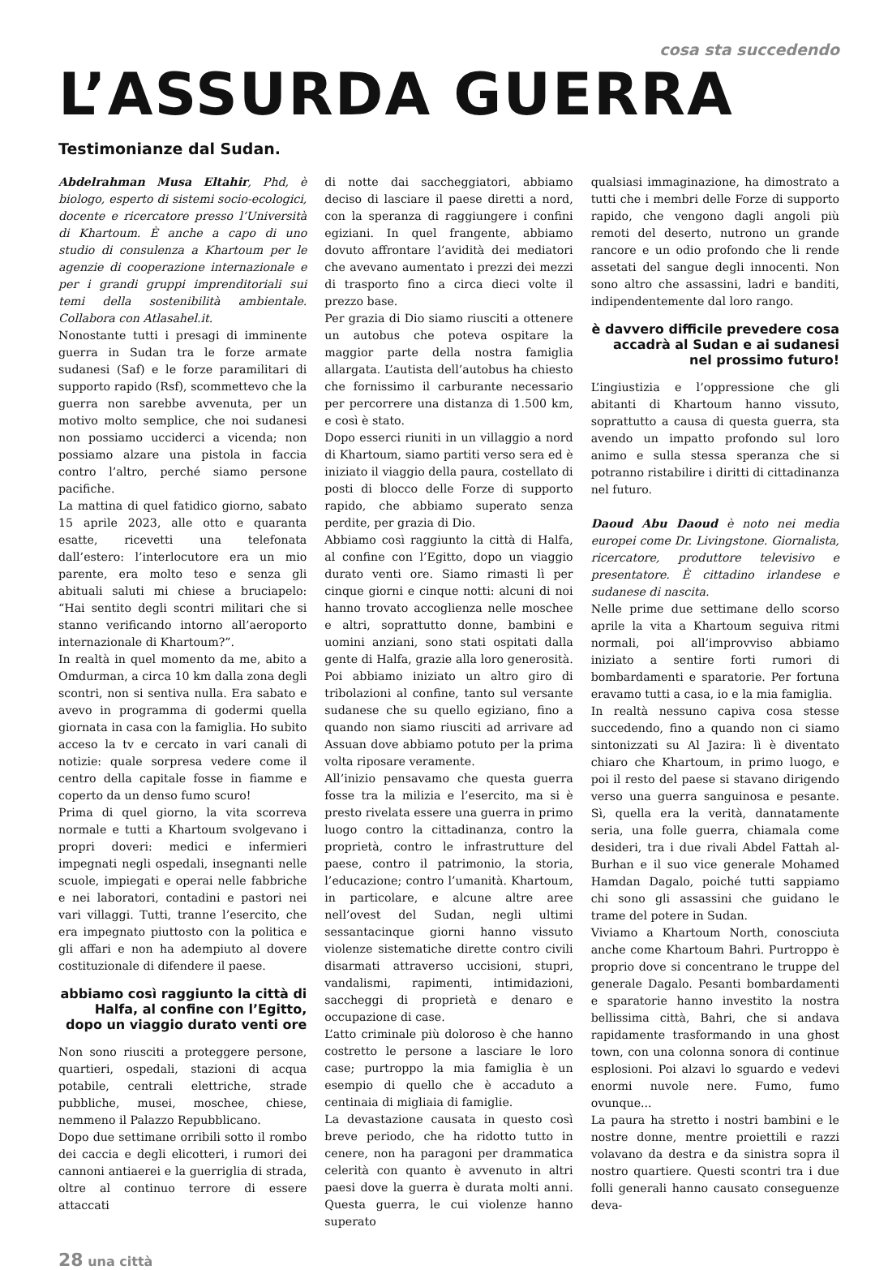cosa sta succedendo
L’ASSURDA GUERRA
Testimonianze dal Sudan.
Abdelrahman Musa Eltahir, Phd, è biologo, esperto di sistemi socio-ecologici, docente e ricercatore presso l’Università di Khartoum. È anche a capo di uno studio di consulenza a Khartoum per le agenzie di cooperazione internazionale e per i grandi gruppi imprenditoriali sui temi della sostenibilità ambientale. Collabora con Atlasahel.it.
Nonostante tutti i presagi di imminente guerra in Sudan tra le forze armate sudanesi (Saf) e le forze paramilitari di supporto rapido (Rsf), scommettevo che la guerra non sarebbe avvenuta, per un motivo molto semplice, che noi sudanesi non possiamo ucciderci a vicenda; non possiamo alzare una pistola in faccia contro l’altro, perché siamo persone pacifiche.
La mattina di quel fatidico giorno, sabato 15 aprile 2023, alle otto e quaranta esatte, ricevetti una telefonata dall’estero: l’interlocutore era un mio parente, era molto teso e senza gli abituali saluti mi chiese a bruciapelo: “Hai sentito degli scontri militari che si stanno verificando intorno all’aeroporto internazionale di Khartoum?”.
In realtà in quel momento da me, abito a Omdurman, a circa 10 km dalla zona degli scontri, non si sentiva nulla. Era sabato e avevo in programma di godermi quella giornata in casa con la famiglia. Ho subito acceso la tv e cercato in vari canali di notizie: quale sorpresa vedere come il centro della capitale fosse in fiamme e coperto da un denso fumo scuro!
Prima di quel giorno, la vita scorreva normale e tutti a Khartoum svolgevano i propri doveri: medici e infermieri impegnati negli ospedali, insegnanti nelle scuole, impiegati e operai nelle fabbriche e nei laboratori, contadini e pastori nei vari villaggi. Tutti, tranne l’esercito, che era impegnato piuttosto con la politica e gli affari e non ha adempiuto al dovere costituzionale di difendere il paese.
abbiamo così raggiunto la città di Halfa, al confine con l’Egitto, dopo un viaggio durato venti ore
Non sono riusciti a proteggere persone, quartieri, ospedali, stazioni di acqua potabile, centrali elettriche, strade pubbliche, musei, moschee, chiese, nemmeno il Palazzo Repubblicano.
Dopo due settimane orribili sotto il rombo dei caccia e degli elicotteri, i rumori dei cannoni antiaerei e la guerriglia di strada, oltre al continuo terrore di essere attaccati
di notte dai saccheggiatori, abbiamo deciso di lasciare il paese diretti a nord, con la speranza di raggiungere i confini egiziani. In quel frangente, abbiamo dovuto affrontare l’avidità dei mediatori che avevano aumentato i prezzi dei mezzi di trasporto fino a circa dieci volte il prezzo base.
Per grazia di Dio siamo riusciti a ottenere un autobus che poteva ospitare la maggior parte della nostra famiglia allargata. L’autista dell’autobus ha chiesto che fornissimo il carburante necessario per percorrere una distanza di 1.500 km, e così è stato.
Dopo esserci riuniti in un villaggio a nord di Khartoum, siamo partiti verso sera ed è iniziato il viaggio della paura, costellato di posti di blocco delle Forze di supporto rapido, che abbiamo superato senza perdite, per grazia di Dio.
Abbiamo così raggiunto la città di Halfa, al confine con l’Egitto, dopo un viaggio durato venti ore. Siamo rimasti lì per cinque giorni e cinque notti: alcuni di noi hanno trovato accoglienza nelle moschee e altri, soprattutto donne, bambini e uomini anziani, sono stati ospitati dalla gente di Halfa, grazie alla loro generosità. Poi abbiamo iniziato un altro giro di tribolazioni al confine, tanto sul versante sudanese che su quello egiziano, fino a quando non siamo riusciti ad arrivare ad Assuan dove abbiamo potuto per la prima volta riposare veramente.
All’inizio pensavamo che questa guerra fosse tra la milizia e l’esercito, ma si è presto rivelata essere una guerra in primo luogo contro la cittadinanza, contro la proprietà, contro le infrastrutture del paese, contro il patrimonio, la storia, l’educazione; contro l’umanità. Khartoum, in particolare, e alcune altre aree nell’ovest del Sudan, negli ultimi sessantacinque giorni hanno vissuto violenze sistematiche dirette contro civili disarmati attraverso uccisioni, stupri, vandalismi, rapimenti, intimidazioni, saccheggi di proprietà e denaro e occupazione di case.
L’atto criminale più doloroso è che hanno costretto le persone a lasciare le loro case; purtroppo la mia famiglia è un esempio di quello che è accaduto a centinaia di migliaia di famiglie.
La devastazione causata in questo così breve periodo, che ha ridotto tutto in cenere, non ha paragoni per drammatica celerità con quanto è avvenuto in altri paesi dove la guerra è durata molti anni. Questa guerra, le cui violenze hanno superato
qualsiasi immaginazione, ha dimostrato a tutti che i membri delle Forze di supporto rapido, che vengono dagli angoli più remoti del deserto, nutrono un grande rancore e un odio profondo che li rende assetati del sangue degli innocenti. Non sono altro che assassini, ladri e banditi, indipendentemente dal loro rango.
è davvero difficile prevedere cosa accadrà al Sudan e ai sudanesi nel prossimo futuro!
L’ingiustizia e l’oppressione che gli abitanti di Khartoum hanno vissuto, soprattutto a causa di questa guerra, sta avendo un impatto profondo sul loro animo e sulla stessa speranza che si potranno ristabilire i diritti di cittadinanza nel futuro.
Daoud Abu Daoud è noto nei media europei come Dr. Livingstone. Giornalista, ricercatore, produttore televisivo e presentatore. È cittadino irlandese e sudanese di nascita.
Nelle prime due settimane dello scorso aprile la vita a Khartoum seguiva ritmi normali, poi all’improvviso abbiamo iniziato a sentire forti rumori di bombardamenti e sparatorie. Per fortuna eravamo tutti a casa, io e la mia famiglia.
In realtà nessuno capiva cosa stesse succedendo, fino a quando non ci siamo sintonizzati su Al Jazira: lì è diventato chiaro che Khartoum, in primo luogo, e poi il resto del paese si stavano dirigendo verso una guerra sanguinosa e pesante. Sì, quella era la verità, dannatamente seria, una folle guerra, chiamala come desideri, tra i due rivali Abdel Fattah al-Burhan e il suo vice generale Mohamed Hamdan Dagalo, poiché tutti sappiamo chi sono gli assassini che guidano le trame del potere in Sudan.
Viviamo a Khartoum North, conosciuta anche come Khartoum Bahri. Purtroppo è proprio dove si concentrano le truppe del generale Dagalo. Pesanti bombardamenti e sparatorie hanno investito la nostra bellissima città, Bahri, che si andava rapidamente trasformando in una ghost town, con una colonna sonora di continue esplosioni. Poi alzavi lo sguardo e vedevi enormi nuvole nere. Fumo, fumo ovunque...
La paura ha stretto i nostri bambini e le nostre donne, mentre proiettili e razzi volavano da destra e da sinistra sopra il nostro quartiere. Questi scontri tra i due folli generali hanno causato conseguenze deva-
28 una città